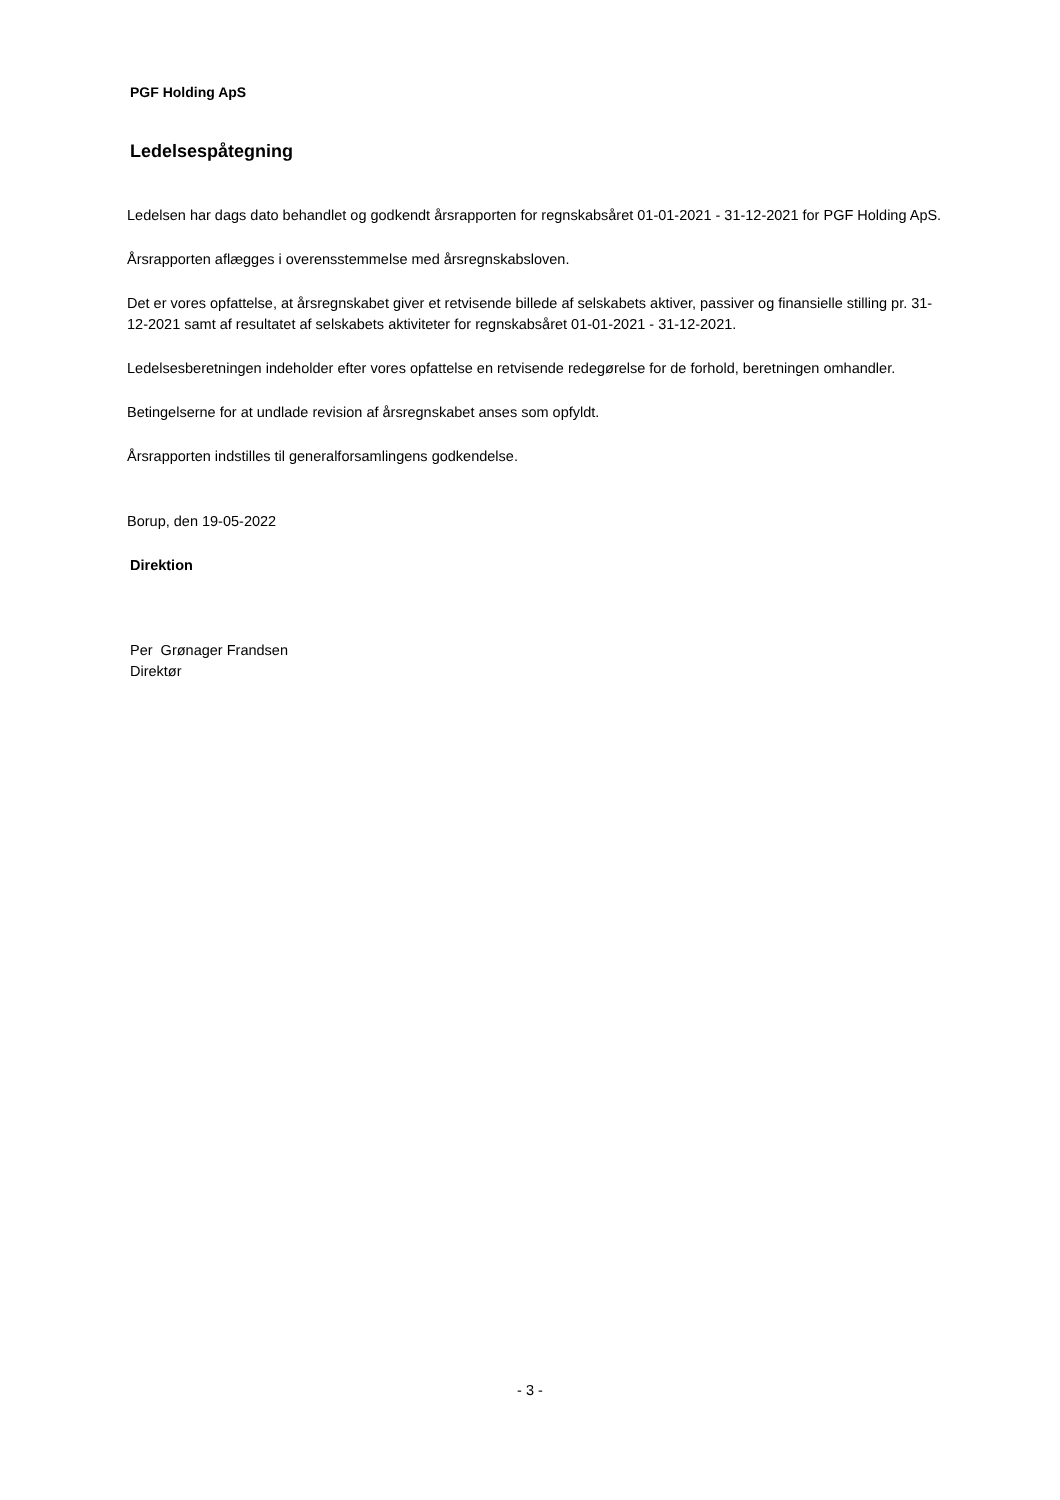PGF Holding ApS
Ledelsespåtegning
Ledelsen har dags dato behandlet og godkendt årsrapporten for regnskabsåret 01-01-2021 - 31-12-2021 for PGF Holding ApS.
Årsrapporten aflægges i overensstemmelse med årsregnskabsloven.
Det er vores opfattelse, at årsregnskabet giver et retvisende billede af selskabets aktiver, passiver og finansielle stilling pr. 31-12-2021 samt af resultatet af selskabets aktiviteter for regnskabsåret 01-01-2021 - 31-12-2021.
Ledelsesberetningen indeholder efter vores opfattelse en retvisende redegørelse for de forhold, beretningen omhandler.
Betingelserne for at undlade revision af årsregnskabet anses som opfyldt.
Årsrapporten indstilles til generalforsamlingens godkendelse.
Borup, den 19-05-2022
Direktion
Per Grønager Frandsen
Direktør
- 3 -